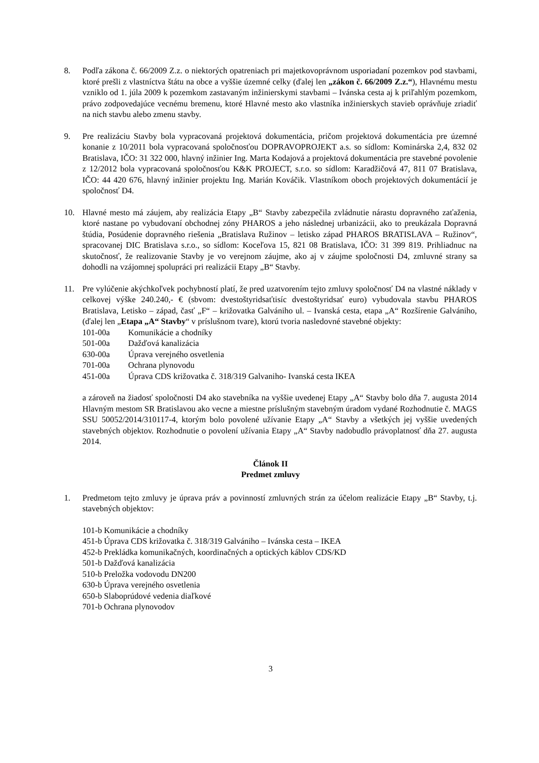8. Podľa zákona č. 66/2009 Z.z. o niektorých opatreniach pri majetkovoprávnom usporiadaní pozemkov pod stavbami, ktoré prešli z vlastníctva štátu na obce a vyššie územné celky (ďalej len „zákon č. 66/2009 Z.z.“), Hlavnému mestu vzniklo od 1. júla 2009 k pozemkom zastavaným inžinierskymi stavbami – Ivánska cesta aj k priľahlým pozemkom, právo zodpovedajúce vecnému bremenu, ktoré Hlavné mesto ako vlastníka inžinierskych stavieb oprávňuje zriadiť na nich stavbu alebo zmenu stavby.
9. Pre realizáciu Stavby bola vypracovaná projektová dokumentácia, pričom projektová dokumentácia pre územné konanie z 10/2011 bola vypracovaná spoločnosťou DOPRAVOPROJEKT a.s. so sídlom: Kominárska 2,4, 832 02 Bratislava, IČO: 31 322 000, hlavný inžinier Ing. Marta Kodajová a projektová dokumentácia pre stavebné povolenie z 12/2012 bola vypracovaná spoločnosťou K&K PROJECT, s.r.o. so sídlom: Karadžičová 47, 811 07 Bratislava, IČO: 44 420 676, hlavný inžinier projektu Ing. Marián Kováčik. Vlastníkom oboch projektových dokumentácií je spoločnosť D4.
10. Hlavné mesto má záujem, aby realizácia Etapy „B“ Stavby zabezpečila zvládnutie nárastu dopravného zaťaženia, ktoré nastane po vybudovaní obchodnej zóny PHAROS a jeho následnej urbanizácii, ako to preukázala Dopravná štúdia, Posúdenie dopravného riešenia „Bratislava Ružinov – letisko západ PHAROS BRATISLAVA – Ružinov“, spracovanej DIC Bratislava s.r.o., so sídlom: Koceľova 15, 821 08 Bratislava, IČO: 31 399 819. Prihliadnuc na skutočnosť, že realizovanie Stavby je vo verejnom záujme, ako aj v záujme spoločnosti D4, zmluvné strany sa dohodli na vzájomnej spolupráci pri realizácii Etapy „B“ Stavby.
11. Pre vylúčenie akýchkoľvek pochybností platí, že pred uzatvorením tejto zmluvy spoločnosť D4 na vlastné náklady v celkovej výške 240.240,- € (sbvom: dvestoštyridsaťtisíc dvestoštyridsať euro) vybudovala stavbu PHAROS Bratislava, Letisko – západ, časť „F“ – križovatka Galvániho ul. – Ivanská cesta, etapa „A“ Rozšírenie Galvániho, (ďalej len „Etapa „A“ Stavby“ v príslušnom tvare), ktorú tvoria nasledovné stavebné objekty:
101-00a Komunikácie a chodníky
501-00a Dažďová kanalizácia
630-00a Úprava verejného osvetlenia
701-00a Ochrana plynovodu
451-00a Úprava CDS križovatka č. 318/319 Galvaniho- Ivanská cesta IKEA
a zároveň na žiadosť spoločnosti D4 ako stavebníka na vyššie uvedenej Etapy „A“ Stavby bolo dňa 7. augusta 2014 Hlavným mestom SR Bratislavou ako vecne a miestne príslušným stavebným úradom vydané Rozhodnutie č. MAGS SSU 50052/2014/310117-4, ktorým bolo povolené užívanie Etapy „A“ Stavby a všetkých jej vyššie uvedených stavebných objektov. Rozhodnutie o povolení užívania Etapy „A“ Stavby nadobudlo právoplatnosť dňa 27. augusta 2014.
Článok II
Predmet zmluvy
1. Predmetom tejto zmluvy je úprava práv a povinností zmluvných strán za účelom realizácie Etapy „B“ Stavby, t.j. stavebných objektov:
101-b Komunikácie a chodníky
451-b Úprava CDS križovatka č. 318/319 Galvániho – Ivánska cesta – IKEA
452-b Prekládka komunikačných, koordinačných a optických káblov CDS/KD
501-b Dažďová kanalizácia
510-b Preložka vodovodu DN200
630-b Úprava verejného osvetlenia
650-b Slaboprúdové vedenia diaľkové
701-b Ochrana plynovodov
3